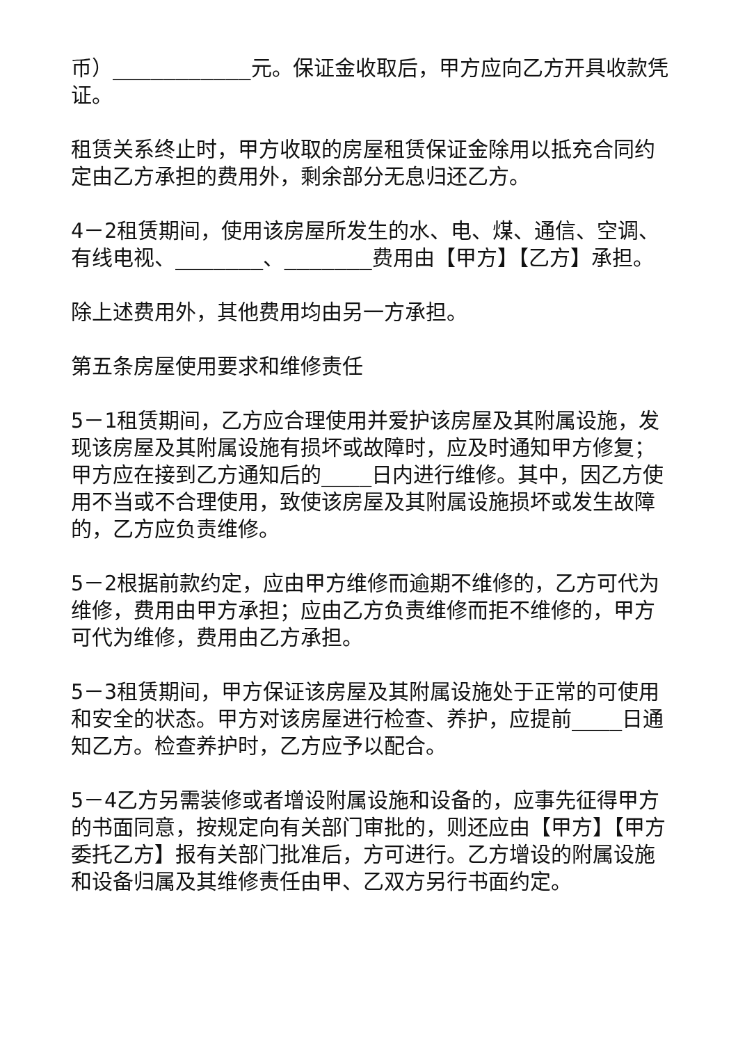币）___________元。保证金收取后，甲方应向乙方开具收款凭证。
租赁关系终止时，甲方收取的房屋租赁保证金除用以抵充合同约定由乙方承担的费用外，剩余部分无息归还乙方。
4－2租赁期间，使用该房屋所发生的水、电、煤、通信、空调、有线电视、_______、_______费用由【甲方】【乙方】承担。
除上述费用外，其他费用均由另一方承担。
第五条房屋使用要求和维修责任
5－1租赁期间，乙方应合理使用并爱护该房屋及其附属设施，发现该房屋及其附属设施有损坏或故障时，应及时通知甲方修复；甲方应在接到乙方通知后的____日内进行维修。其中，因乙方使用不当或不合理使用，致使该房屋及其附属设施损坏或发生故障的，乙方应负责维修。
5－2根据前款约定，应由甲方维修而逾期不维修的，乙方可代为维修，费用由甲方承担；应由乙方负责维修而拒不维修的，甲方可代为维修，费用由乙方承担。
5－3租赁期间，甲方保证该房屋及其附属设施处于正常的可使用和安全的状态。甲方对该房屋进行检查、养护，应提前____日通知乙方。检查养护时，乙方应予以配合。
5－4乙方另需装修或者增设附属设施和设备的，应事先征得甲方的书面同意，按规定向有关部门审批的，则还应由【甲方】【甲方委托乙方】报有关部门批准后，方可进行。乙方增设的附属设施和设备归属及其维修责任由甲、乙双方另行书面约定。